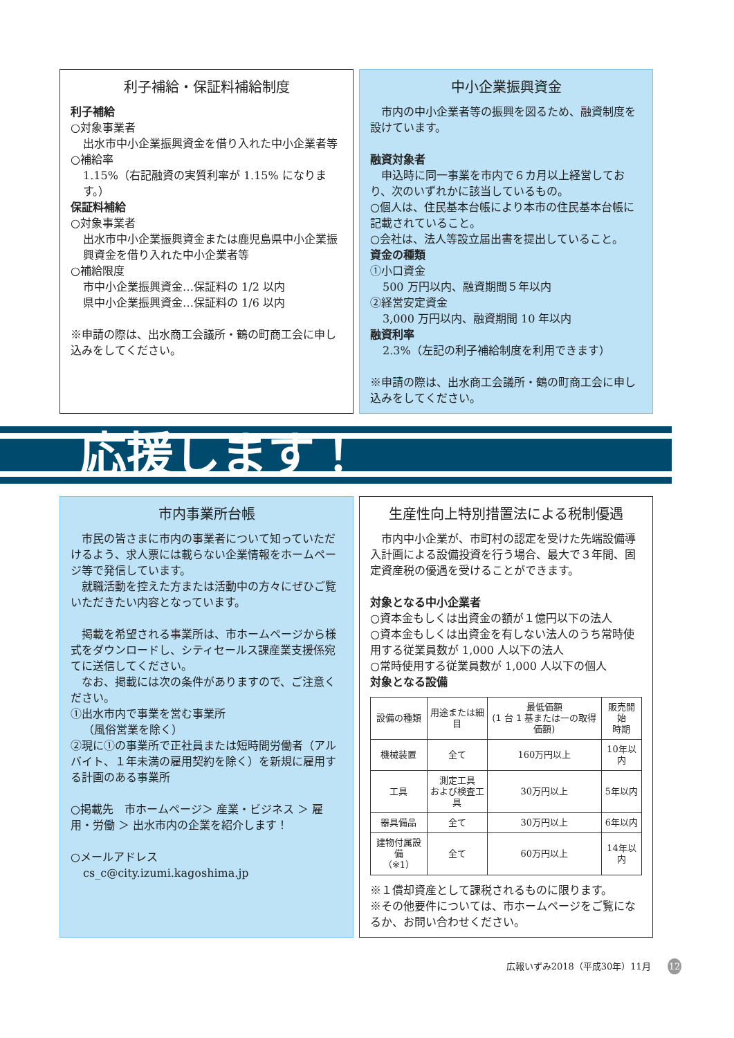利子補給・保証料補給制度
利子補給
○対象事業者
出水市中小企業振興資金を借り入れた中小企業者等
○補給率
1.15%（右記融資の実質利率が 1.15% になります。）
保証料補給
○対象事業者
出水市中小企業振興資金または鹿児島県中小企業振興資金を借り入れた中小企業者等
○補給限度
市中小企業振興資金…保証料の 1/2 以内
県中小企業振興資金…保証料の 1/6 以内
※申請の際は、出水商工会議所・鶴の町商工会に申し込みをしてください。
中小企業振興資金
　市内の中小企業者等の振興を図るため、融資制度を設けています。
融資対象者
　申込時に同一事業を市内で６カ月以上経営しており、次のいずれかに該当しているもの。
○個人は、住民基本台帳により本市の住民基本台帳に記載されていること。
○会社は、法人等設立届出書を提出していること。
資金の種類
①小口資金
500 万円以内、融資期間５年以内
②経営安定資金
3,000 万円以内、融資期間 10 年以内
融資利率
2.3%（左記の利子補給制度を利用できます）
※申請の際は、出水商工会議所・鶴の町商工会に申し込みをしてください。
応援します！
市内事業所台帳
　市民の皆さまに市内の事業者について知っていただけるよう、求人票には載らない企業情報をホームページ等で発信しています。
　就職活動を控えた方または活動中の方々にぜひご覧いただきたい内容となっています。
　掲載を希望される事業所は、市ホームページから様式をダウンロードし、シティセールス課産業支援係宛てに送信してください。
　なお、掲載には次の条件がありますので、ご注意ください。
①出水市内で事業を営む事業所
（風俗営業を除く）
②現に①の事業所で正社員または短時間労働者（アルバイト、１年未満の雇用契約を除く）を新規に雇用する計画のある事業所
○掲載先　市ホームページ＞ 産業・ビジネス ＞ 雇用・労働 ＞ 出水市内の企業を紹介します！
○メールアドレス
cs_c@city.izumi.kagoshima.jp
生産性向上特別措置法による税制優遇
　市内中小企業が、市町村の認定を受けた先端設備導入計画による設備投資を行う場合、最大で３年間、固定資産税の優遇を受けることができます。
対象となる中小企業者
○資本金もしくは出資金の額が１億円以下の法人
○資本金もしくは出資金を有しない法人のうち常時使用する従業員数が 1,000 人以下の法人
○常時使用する従業員数が 1,000 人以下の個人
対象となる設備
| 設備の種類 | 用途または細目 | 最低価額 (1 台 1 基または一の取得価額) | 販売開始 時期 |
| --- | --- | --- | --- |
| 機械装置 | 全て | 160万円以上 | 10年以内 |
| 工具 | 測定工具 および検査工具 | 30万円以上 | 5年以内 |
| 器具備品 | 全て | 30万円以上 | 6年以内 |
| 建物付属設備 （※1） | 全て | 60万円以上 | 14年以内 |
※１償却資産として課税されるものに限ります。
※その他要件については、市ホームページをご覧になるか、お問い合わせください。
広報いずみ2018（平成30年）11月 12